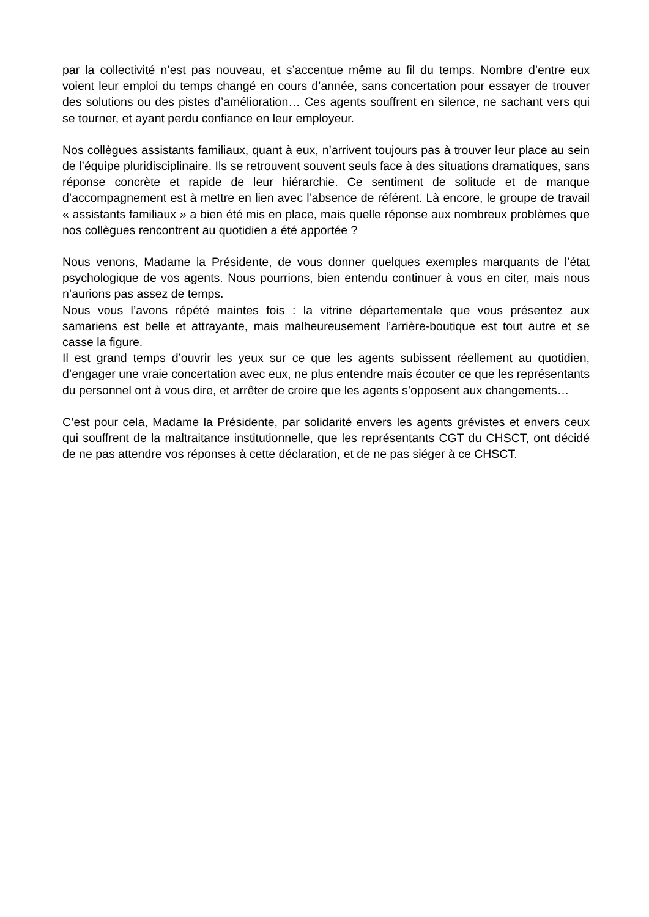par la collectivité n’est pas nouveau, et s’accentue même au fil du temps. Nombre d’entre eux voient leur emploi du temps changé en cours d’année, sans concertation pour essayer de trouver des solutions ou des pistes d’amélioration… Ces agents souffrent en silence, ne sachant vers qui se tourner, et ayant perdu confiance en leur employeur.
Nos collègues assistants familiaux, quant à eux, n’arrivent toujours pas à trouver leur place au sein de l’équipe pluridisciplinaire. Ils se retrouvent souvent seuls face à des situations dramatiques, sans réponse concrète et rapide de leur hiérarchie. Ce sentiment de solitude et de manque d’accompagnement est à mettre en lien avec l’absence de référent. Là encore, le groupe de travail « assistants familiaux » a bien été mis en place, mais quelle réponse aux nombreux problèmes que nos collègues rencontrent au quotidien a été apportée ?
Nous venons, Madame la Présidente, de vous donner quelques exemples marquants de l’état psychologique de vos agents. Nous pourrions, bien entendu continuer à vous en citer, mais nous n’aurions pas assez de temps.
Nous vous l’avons répété maintes fois : la vitrine départementale que vous présentez aux samariens est belle et attrayante, mais malheureusement l’arrière-boutique est tout autre et se casse la figure.
Il est grand temps d’ouvrir les yeux sur ce que les agents subissent réellement au quotidien, d’engager une vraie concertation avec eux, ne plus entendre mais écouter ce que les représentants du personnel ont à vous dire, et arrêter de croire que les agents s’opposent aux changements…
C’est pour cela, Madame la Présidente, par solidarité envers les agents grévistes et envers ceux qui souffrent de la maltraitance institutionnelle, que les représentants CGT du CHSCT, ont décidé de ne pas attendre vos réponses à cette déclaration, et de ne pas siéger à ce CHSCT.